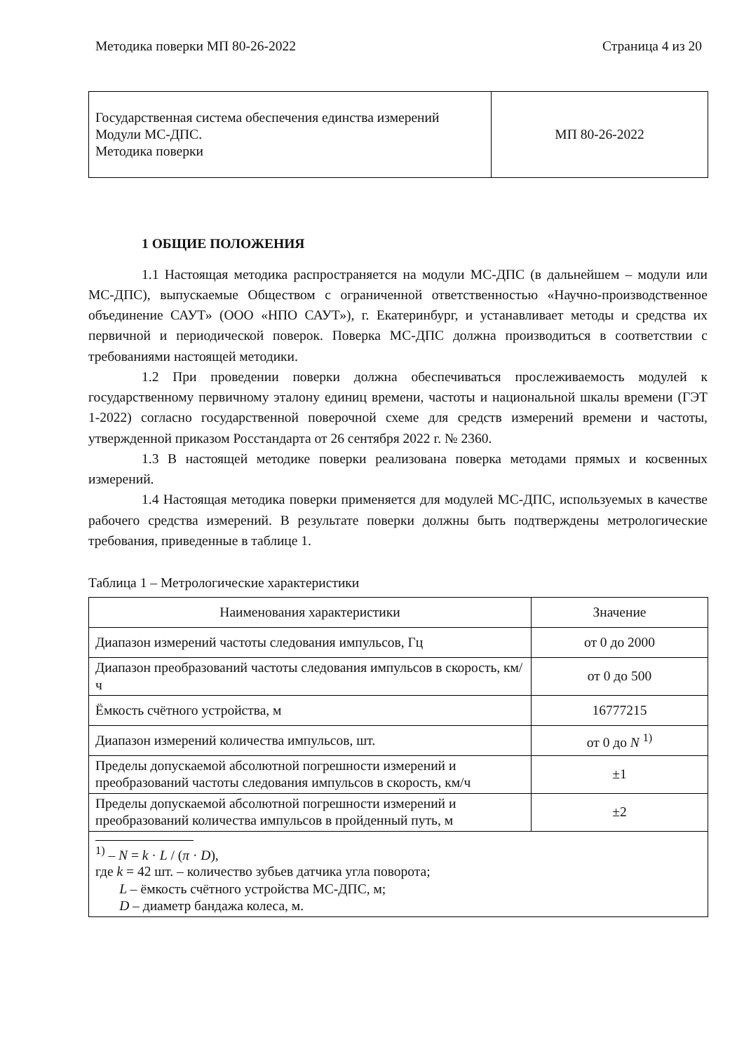Методика поверки МП 80-26-2022 Страница 4 из 20
| Государственная система обеспечения единства измерений Модули МС-ДПС. Методика поверки | МП 80-26-2022 |
1 ОБЩИЕ ПОЛОЖЕНИЯ
1.1 Настоящая методика распространяется на модули МС-ДПС (в дальнейшем – модули или МС-ДПС), выпускаемые Обществом с ограниченной ответственностью «Научно-производственное объединение САУТ» (ООО «НПО САУТ»), г. Екатеринбург, и устанавливает методы и средства их первичной и периодической поверок. Поверка МС-ДПС должна производиться в соответствии с требованиями настоящей методики.
1.2 При проведении поверки должна обеспечиваться прослеживаемость модулей к государственному первичному эталону единиц времени, частоты и национальной шкалы времени (ГЭТ 1-2022) согласно государственной поверочной схеме для средств измерений времени и частоты, утвержденной приказом Росстандарта от 26 сентября 2022 г. № 2360.
1.3 В настоящей методике поверки реализована поверка методами прямых и косвенных измерений.
1.4 Настоящая методика поверки применяется для модулей МС-ДПС, используемых в качестве рабочего средства измерений. В результате поверки должны быть подтверждены метрологические требования, приведенные в таблице 1.
Таблица 1 – Метрологические характеристики
| Наименования характеристики | Значение |
| --- | --- |
| Диапазон измерений частоты следования импульсов, Гц | от 0 до 2000 |
| Диапазон преобразований частоты следования импульсов в скорость, км/ч | от 0 до 500 |
| Ёмкость счётного устройства, м | 16777215 |
| Диапазон измерений количества импульсов, шт. | от 0 до N <sup>1)</sup> |
| Пределы допускаемой абсолютной погрешности измерений и преобразований частоты следования импульсов в скорость, км/ч | ±1 |
| Пределы допускаемой абсолютной погрешности измерений и преобразований количества импульсов в пройденный путь, м | ±2 |
| <sup>1)</sup> – N = k · L / ( π · D ), где k = 42 шт. – количество зубьев датчика угла поворота; L – ёмкость счётного устройства МС-ДПС, м; D – диаметр бандажа колеса, м. | |